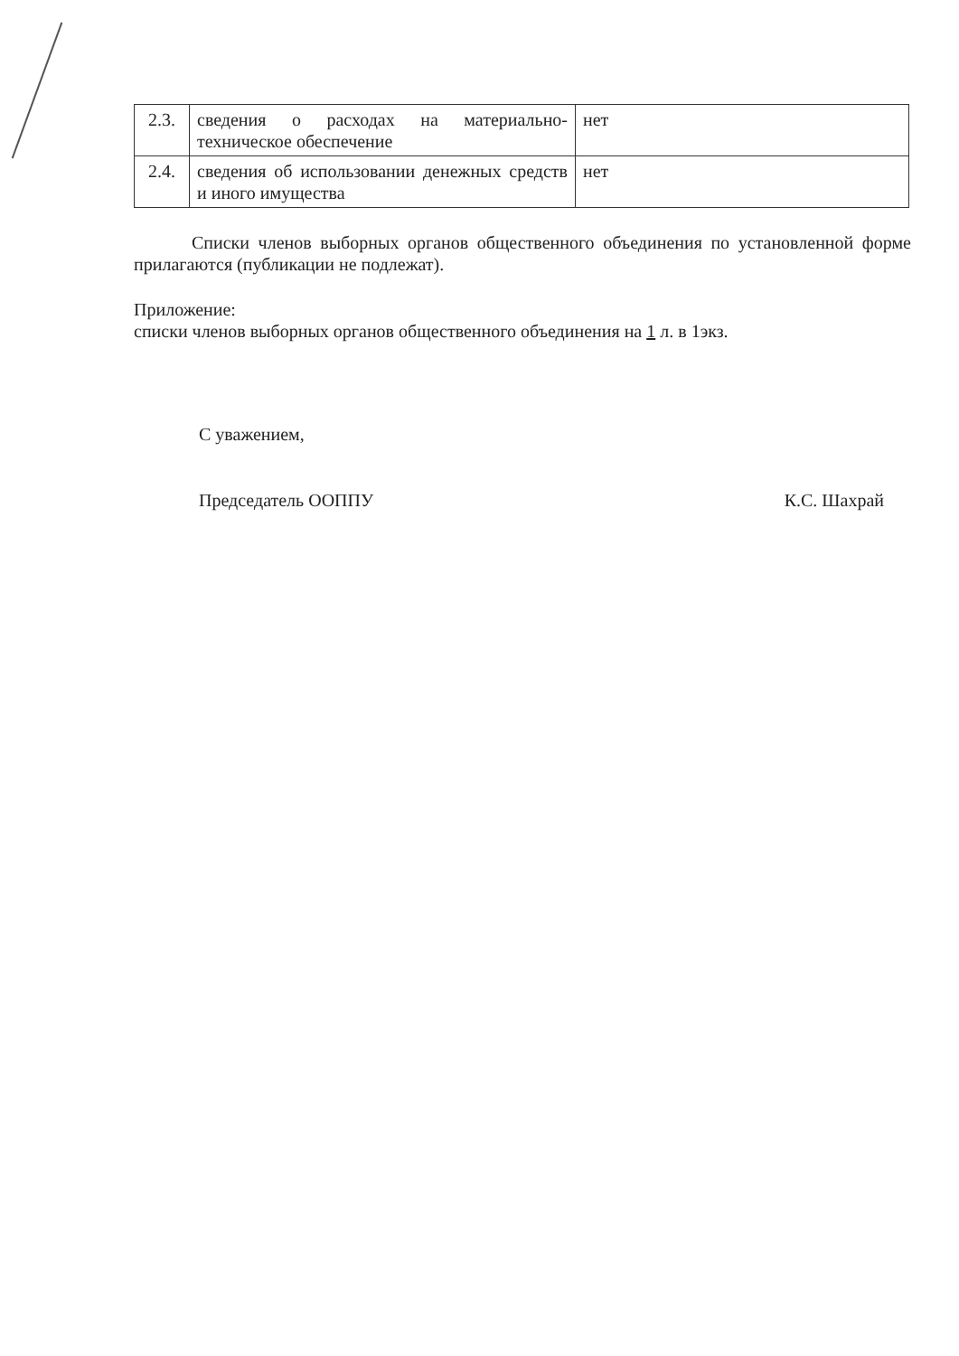| 2.3. | сведения о расходах на материально-техническое обеспечение | нет |
| 2.4. | сведения об использовании денежных средств и иного имущества | нет |
Списки членов выборных органов общественного объединения по установленной форме прилагаются (публикации не подлежат).
Приложение:
списки членов выборных органов общественного объединения на 1 л. в 1экз.
С уважением,
Председатель ООППУ К.С. Шахрай